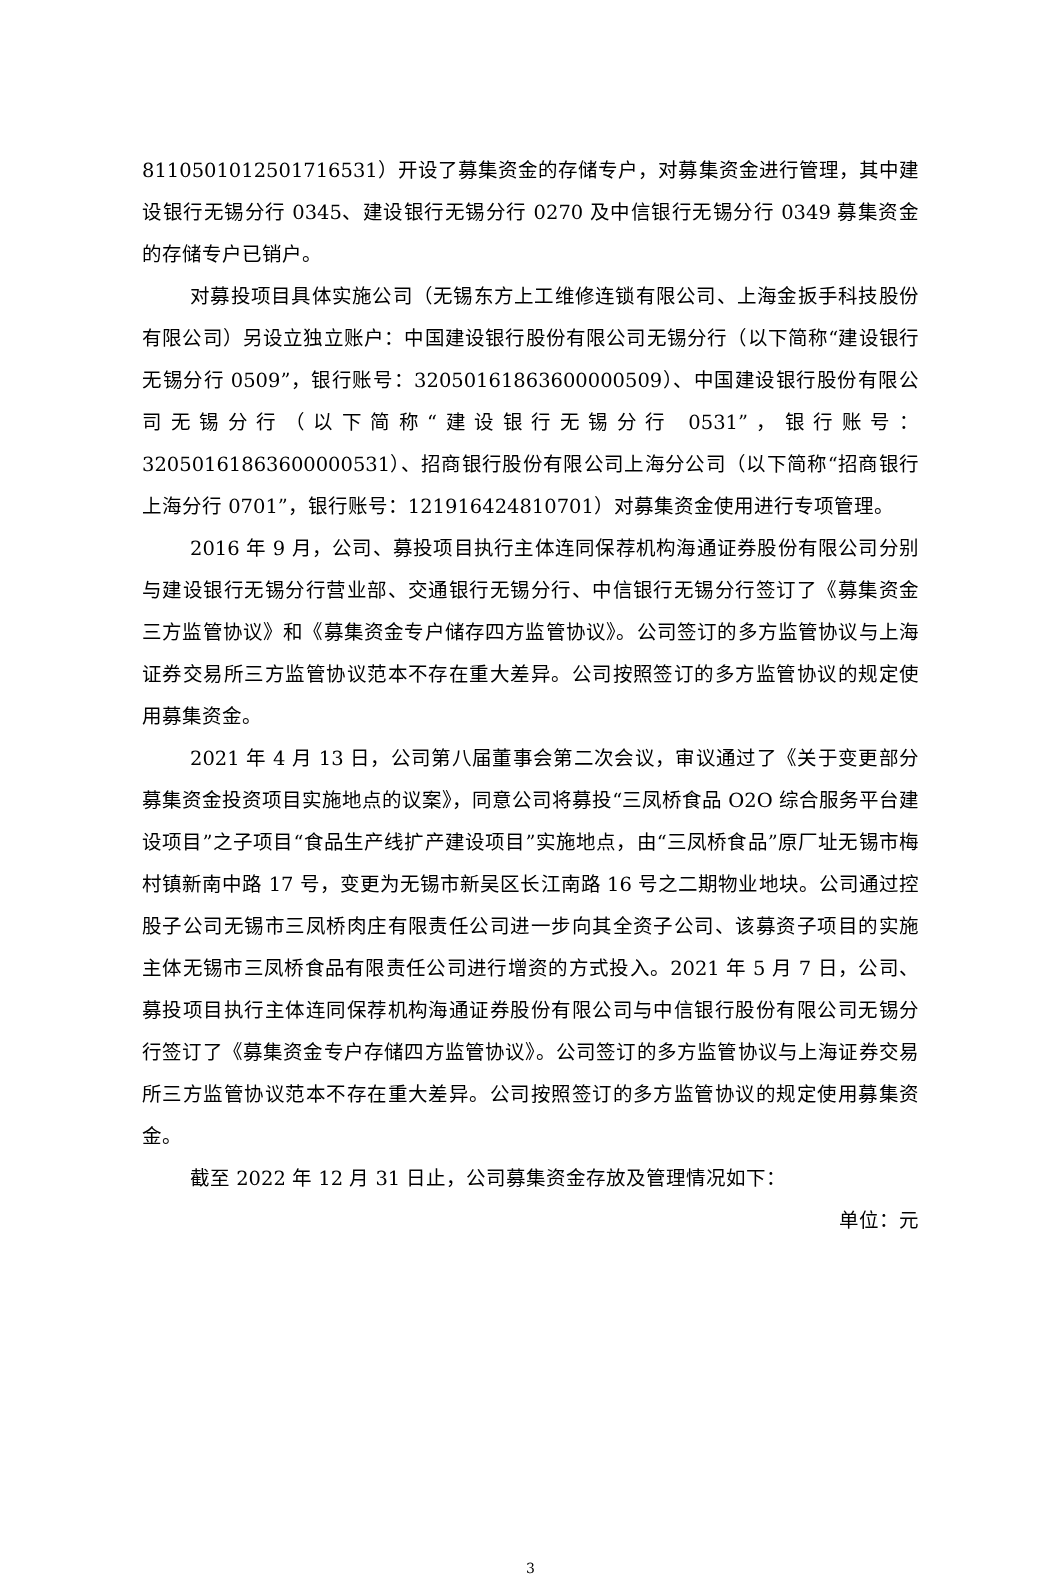8110501012501716531）开设了募集资金的存储专户，对募集资金进行管理，其中建设银行无锡分行 0345、建设银行无锡分行 0270 及中信银行无锡分行 0349 募集资金的存储专户已销户。
对募投项目具体实施公司（无锡东方上工维修连锁有限公司、上海金扳手科技股份有限公司）另设立独立账户：中国建设银行股份有限公司无锡分行（以下简称“建设银行无锡分行 0509”，银行账号：32050161863600000509）、中国建设银行股份有限公司无锡分行（以下简称“建设银行无锡分行 0531”，银行账号：32050161863600000531）、招商银行股份有限公司上海分公司（以下简称“招商银行上海分行 0701”，银行账号：121916424810701）对募集资金使用进行专项管理。
2016 年 9 月，公司、募投项目执行主体连同保荐机构海通证券股份有限公司分别与建设银行无锡分行营业部、交通银行无锡分行、中信银行无锡分行签订了《募集资金三方监管协议》和《募集资金专户储存四方监管协议》。公司签订的多方监管协议与上海证券交易所三方监管协议范本不存在重大差异。公司按照签订的多方监管协议的规定使用募集资金。
2021 年 4 月 13 日，公司第八届董事会第二次会议，审议通过了《关于变更部分募集资金投资项目实施地点的议案》，同意公司将募投“三凤桥食品 O2O 综合服务平台建设项目”之子项目“食品生产线扩产建设项目”实施地点，由“三凤桥食品”原厂址无锡市梅村镇新南中路 17 号，变更为无锡市新吴区长江南路 16 号之二期物业地块。公司通过控股子公司无锡市三凤桥肉庄有限责任公司进一步向其全资子公司、该募资子项目的实施主体无锡市三凤桥食品有限责任公司进行增资的方式投入。2021 年 5 月 7 日，公司、募投项目执行主体连同保荐机构海通证券股份有限公司与中信银行股份有限公司无锡分行签订了《募集资金专户存储四方监管协议》。公司签订的多方监管协议与上海证券交易所三方监管协议范本不存在重大差异。公司按照签订的多方监管协议的规定使用募集资金。
截至 2022 年 12 月 31 日止，公司募集资金存放及管理情况如下：
单位：元
3